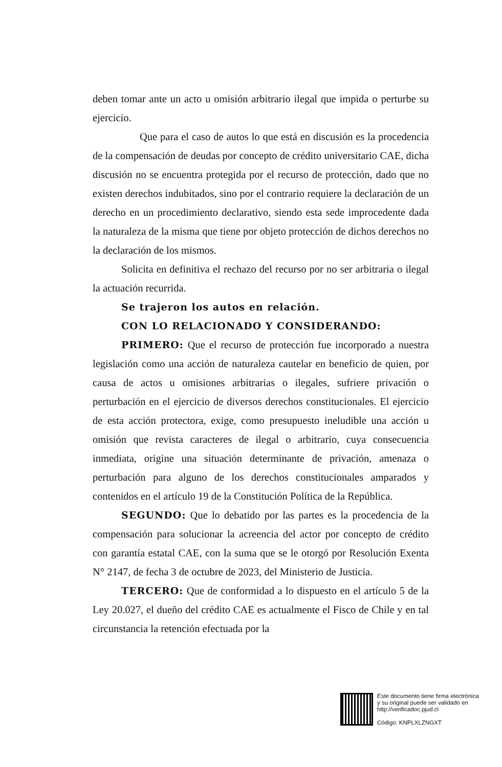deben tomar ante un acto u omisión arbitrario ilegal que impida o perturbe su ejercicio.
Que para el caso de autos lo que está en discusión es la procedencia de la compensación de deudas por concepto de crédito universitario CAE, dicha discusión no se encuentra protegida por el recurso de protección, dado que no existen derechos indubitados, sino por el contrario requiere la declaración de un derecho en un procedimiento declarativo, siendo esta sede improcedente dada la naturaleza de la misma que tiene por objeto protección de dichos derechos no la declaración de los mismos.
Solicita en definitiva el rechazo del recurso por no ser arbitraria o ilegal la actuación recurrida.
Se trajeron los autos en relación.
CON LO RELACIONADO Y CONSIDERANDO:
PRIMERO: Que el recurso de protección fue incorporado a nuestra legislación como una acción de naturaleza cautelar en beneficio de quien, por causa de actos u omisiones arbitrarias o ilegales, sufriere privación o perturbación en el ejercicio de diversos derechos constitucionales. El ejercicio de esta acción protectora, exige, como presupuesto ineludible una acción u omisión que revista caracteres de ilegal o arbitrario, cuya consecuencia inmediata, origine una situación determinante de privación, amenaza o perturbación para alguno de los derechos constitucionales amparados y contenidos en el artículo 19 de la Constitución Política de la República.
SEGUNDO: Que lo debatido por las partes es la procedencia de la compensación para solucionar la acreencia del actor por concepto de crédito con garantía estatal CAE, con la suma que se le otorgó por Resolución Exenta N° 2147, de fecha 3 de octubre de 2023, del Ministerio de Justicia.
TERCERO: Que de conformidad a lo dispuesto en el artículo 5 de la Ley 20.027, el dueño del crédito CAE es actualmente el Fisco de Chile y en tal circunstancia la retención efectuada por la
Este documento tiene firma electrónica
y su original puede ser validado en
http://verificadoc.pjud.cl
Código: KNPLXLZNGXT